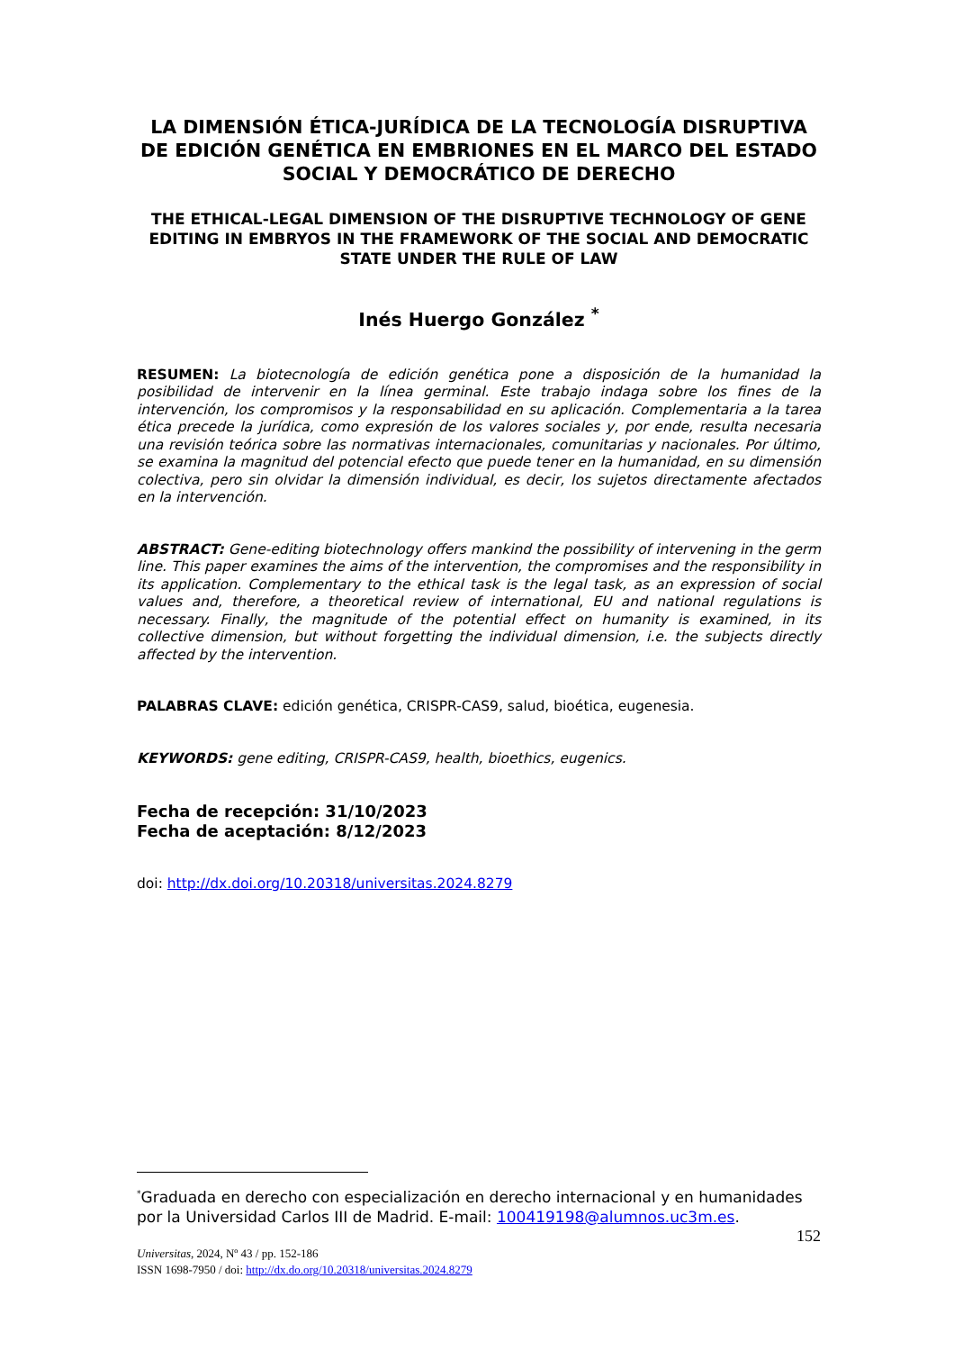LA DIMENSIÓN ÉTICA-JURÍDICA DE LA TECNOLOGÍA DISRUPTIVA DE EDICIÓN GENÉTICA EN EMBRIONES EN EL MARCO DEL ESTADO SOCIAL Y DEMOCRÁTICO DE DERECHO
THE ETHICAL-LEGAL DIMENSION OF THE DISRUPTIVE TECHNOLOGY OF GENE EDITING IN EMBRYOS IN THE FRAMEWORK OF THE SOCIAL AND DEMOCRATIC STATE UNDER THE RULE OF LAW
Inés Huergo González <sup>*</sup>
RESUMEN: La biotecnología de edición genética pone a disposición de la humanidad la posibilidad de intervenir en la línea germinal. Este trabajo indaga sobre los fines de la intervención, los compromisos y la responsabilidad en su aplicación. Complementaria a la tarea ética precede la jurídica, como expresión de los valores sociales y, por ende, resulta necesaria una revisión teórica sobre las normativas internacionales, comunitarias y nacionales. Por último, se examina la magnitud del potencial efecto que puede tener en la humanidad, en su dimensión colectiva, pero sin olvidar la dimensión individual, es decir, los sujetos directamente afectados en la intervención.
ABSTRACT: Gene-editing biotechnology offers mankind the possibility of intervening in the germ line. This paper examines the aims of the intervention, the compromises and the responsibility in its application. Complementary to the ethical task is the legal task, as an expression of social values and, therefore, a theoretical review of international, EU and national regulations is necessary. Finally, the magnitude of the potential effect on humanity is examined, in its collective dimension, but without forgetting the individual dimension, i.e. the subjects directly affected by the intervention.
PALABRAS CLAVE: edición genética, CRISPR-CAS9, salud, bioética, eugenesia.
KEYWORDS: gene editing, CRISPR-CAS9, health, bioethics, eugenics.
Fecha de recepción: 31/10/2023
Fecha de aceptación: 8/12/2023
doi: http://dx.doi.org/10.20318/universitas.2024.8279
<sup>*</sup> Graduada en derecho con especialización en derecho internacional y en humanidades por la Universidad Carlos III de Madrid. E-mail: 100419198@alumnos.uc3m.es.
152
Universitas, 2024, Nº 43 / pp. 152-186
ISSN 1698-7950 / doi: http://dx.do.org/10.20318/universitas.2024.8279